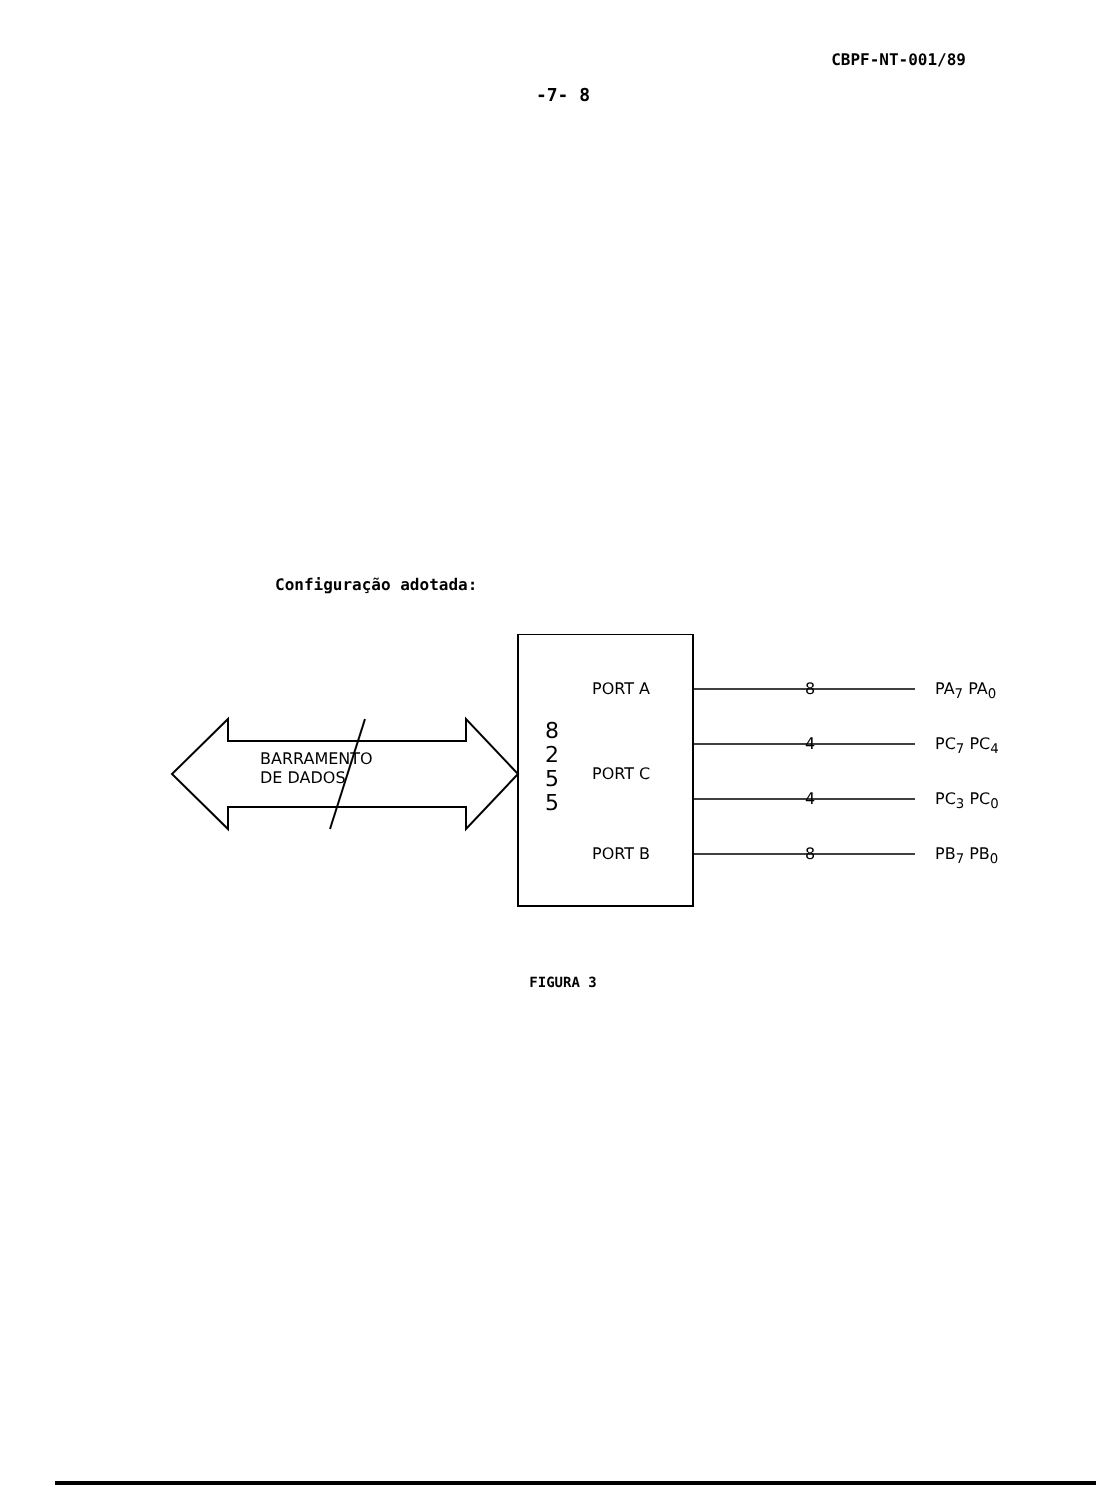CBPF-NT-001/89
-7- 8
Configuração adotada:
BARRAMENTO
DE DADOS
8
2
5
5
PORT A
PORT C
PORT B
8
4
4
8
PA<sub>7</sub> PA<sub>0</sub>
PC<sub>7</sub> PC<sub>4</sub>
PC<sub>3</sub> PC<sub>0</sub>
PB<sub>7</sub> PB<sub>0</sub>
FIGURA 3